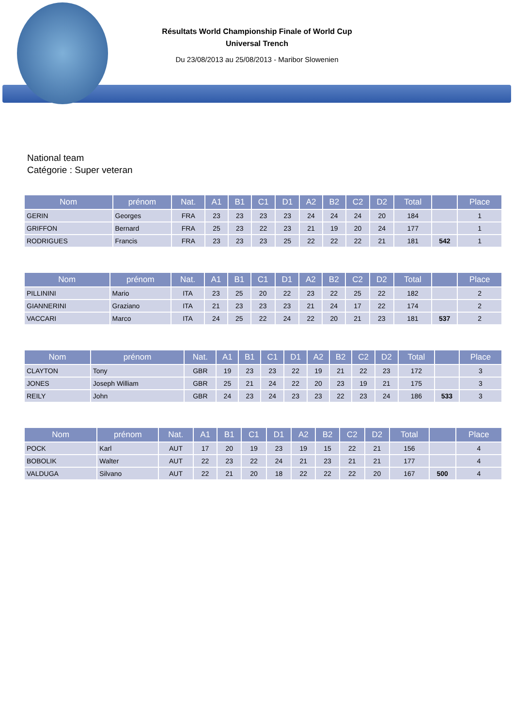Résultats World Championship Finale of World Cup
Universal Trench
Du 23/08/2013 au 25/08/2013 - Maribor Slowenien
National team
Catégorie : Super veteran
| Nom | prénom | Nat. | A1 | B1 | C1 | D1 | A2 | B2 | C2 | D2 | Total | | Place |
| --- | --- | --- | --- | --- | --- | --- | --- | --- | --- | --- | --- | --- | --- |
| GERIN | Georges | FRA | 23 | 23 | 23 | 23 | 24 | 24 | 24 | 20 | 184 | | 1 |
| GRIFFON | Bernard | FRA | 25 | 23 | 22 | 23 | 21 | 19 | 20 | 24 | 177 | | 1 |
| RODRIGUES | Francis | FRA | 23 | 23 | 23 | 25 | 22 | 22 | 22 | 21 | 181 | 542 | 1 |
| Nom | prénom | Nat. | A1 | B1 | C1 | D1 | A2 | B2 | C2 | D2 | Total | | Place |
| --- | --- | --- | --- | --- | --- | --- | --- | --- | --- | --- | --- | --- | --- |
| PILLININI | Mario | ITA | 23 | 25 | 20 | 22 | 23 | 22 | 25 | 22 | 182 | | 2 |
| GIANNERINI | Graziano | ITA | 21 | 23 | 23 | 23 | 21 | 24 | 17 | 22 | 174 | | 2 |
| VACCARI | Marco | ITA | 24 | 25 | 22 | 24 | 22 | 20 | 21 | 23 | 181 | 537 | 2 |
| Nom | prénom | Nat. | A1 | B1 | C1 | D1 | A2 | B2 | C2 | D2 | Total | | Place |
| --- | --- | --- | --- | --- | --- | --- | --- | --- | --- | --- | --- | --- | --- |
| CLAYTON | Tony | GBR | 19 | 23 | 23 | 22 | 19 | 21 | 22 | 23 | 172 | | 3 |
| JONES | Joseph William | GBR | 25 | 21 | 24 | 22 | 20 | 23 | 19 | 21 | 175 | | 3 |
| REILY | John | GBR | 24 | 23 | 24 | 23 | 23 | 22 | 23 | 24 | 186 | 533 | 3 |
| Nom | prénom | Nat. | A1 | B1 | C1 | D1 | A2 | B2 | C2 | D2 | Total | | Place |
| --- | --- | --- | --- | --- | --- | --- | --- | --- | --- | --- | --- | --- | --- |
| POCK | Karl | AUT | 17 | 20 | 19 | 23 | 19 | 15 | 22 | 21 | 156 | | 4 |
| BOBOLIK | Walter | AUT | 22 | 23 | 22 | 24 | 21 | 23 | 21 | 21 | 177 | | 4 |
| VALDUGA | Silvano | AUT | 22 | 21 | 20 | 18 | 22 | 22 | 22 | 20 | 167 | 500 | 4 |